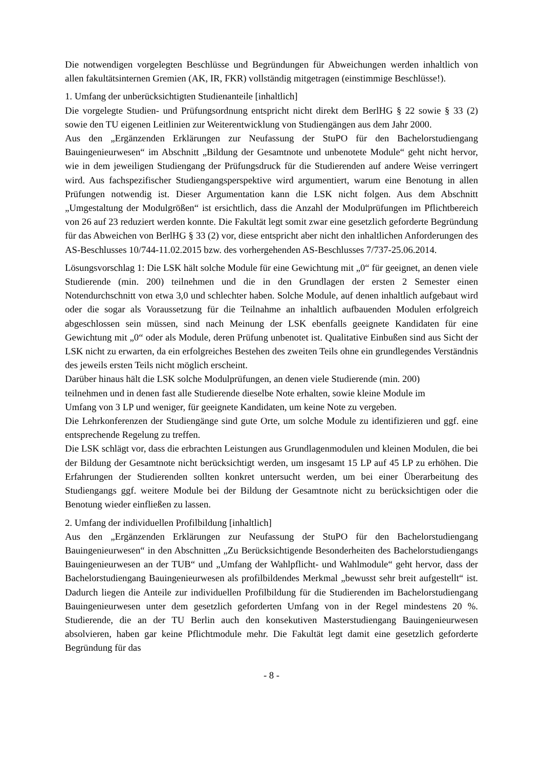Die notwendigen vorgelegten Beschlüsse und Begründungen für Abweichungen werden inhaltlich von allen fakultätsinternen Gremien (AK, IR, FKR) vollständig mitgetragen (einstimmige Beschlüsse!).
1. Umfang der unberücksichtigten Studienanteile [inhaltlich]
Die vorgelegte Studien- und Prüfungsordnung entspricht nicht direkt dem BerlHG § 22 sowie § 33 (2) sowie den TU eigenen Leitlinien zur Weiterentwicklung von Studiengängen aus dem Jahr 2000.
Aus den „Ergänzenden Erklärungen zur Neufassung der StuPO für den Bachelorstudiengang Bauingenieurwesen“ im Abschnitt „Bildung der Gesamtnote und unbenotete Module“ geht nicht hervor, wie in dem jeweiligen Studiengang der Prüfungsdruck für die Studierenden auf andere Weise verringert wird. Aus fachspezifischer Studiengangsperspektive wird argumentiert, warum eine Benotung in allen Prüfungen notwendig ist. Dieser Argumentation kann die LSK nicht folgen. Aus dem Abschnitt „Umgestaltung der Modulgrößen“ ist ersichtlich, dass die Anzahl der Modulprüfungen im Pflichtbereich von 26 auf 23 reduziert werden konnte. Die Fakultät legt somit zwar eine gesetzlich geforderte Begründung für das Abweichen von BerlHG § 33 (2) vor, diese entspricht aber nicht den inhaltlichen Anforderungen des AS-Beschlusses 10/744-11.02.2015 bzw. des vorhergehenden AS-Beschlusses 7/737-25.06.2014.
Lösungsvorschlag 1: Die LSK hält solche Module für eine Gewichtung mit „0“ für geeignet, an denen viele Studierende (min. 200) teilnehmen und die in den Grundlagen der ersten 2 Semester einen Notendurchschnitt von etwa 3,0 und schlechter haben. Solche Module, auf denen inhaltlich aufgebaut wird oder die sogar als Voraussetzung für die Teilnahme an inhaltlich aufbauenden Modulen erfolgreich abgeschlossen sein müssen, sind nach Meinung der LSK ebenfalls geeignete Kandidaten für eine Gewichtung mit „0“ oder als Module, deren Prüfung unbenotet ist. Qualitative Einbußen sind aus Sicht der LSK nicht zu erwarten, da ein erfolgreiches Bestehen des zweiten Teils ohne ein grundlegendes Verständnis des jeweils ersten Teils nicht möglich erscheint.
Darüber hinaus hält die LSK solche Modulprüfungen, an denen viele Studierende (min. 200)
teilnehmen und in denen fast alle Studierende dieselbe Note erhalten, sowie kleine Module im
Umfang von 3 LP und weniger, für geeignete Kandidaten, um keine Note zu vergeben.
Die Lehrkonferenzen der Studiengänge sind gute Orte, um solche Module zu identifizieren und ggf. eine entsprechende Regelung zu treffen.
Die LSK schlägt vor, dass die erbrachten Leistungen aus Grundlagenmodulen und kleinen Modulen, die bei der Bildung der Gesamtnote nicht berücksichtigt werden, um insgesamt 15 LP auf 45 LP zu erhöhen. Die Erfahrungen der Studierenden sollten konkret untersucht werden, um bei einer Überarbeitung des Studiengangs ggf. weitere Module bei der Bildung der Gesamtnote nicht zu berücksichtigen oder die Benotung wieder einfließen zu lassen.
2. Umfang der individuellen Profilbildung [inhaltlich]
Aus den „Ergänzenden Erklärungen zur Neufassung der StuPO für den Bachelorstudiengang Bauingenieurwesen“ in den Abschnitten „Zu Berücksichtigende Besonderheiten des Bachelorstudiengangs Bauingenieurwesen an der TUB“ und „Umfang der Wahlpflicht- und Wahlmodule“ geht hervor, dass der Bachelorstudiengang Bauingenieurwesen als profilbildendes Merkmal „bewusst sehr breit aufgestellt“ ist. Dadurch liegen die Anteile zur individuellen Profilbildung für die Studierenden im Bachelorstudiengang Bauingenieurwesen unter dem gesetzlich geforderten Umfang von in der Regel mindestens 20 %. Studierende, die an der TU Berlin auch den konsekutiven Masterstudiengang Bauingenieurwesen absolvieren, haben gar keine Pflichtmodule mehr. Die Fakultät legt damit eine gesetzlich geforderte Begründung für das
- 8 -